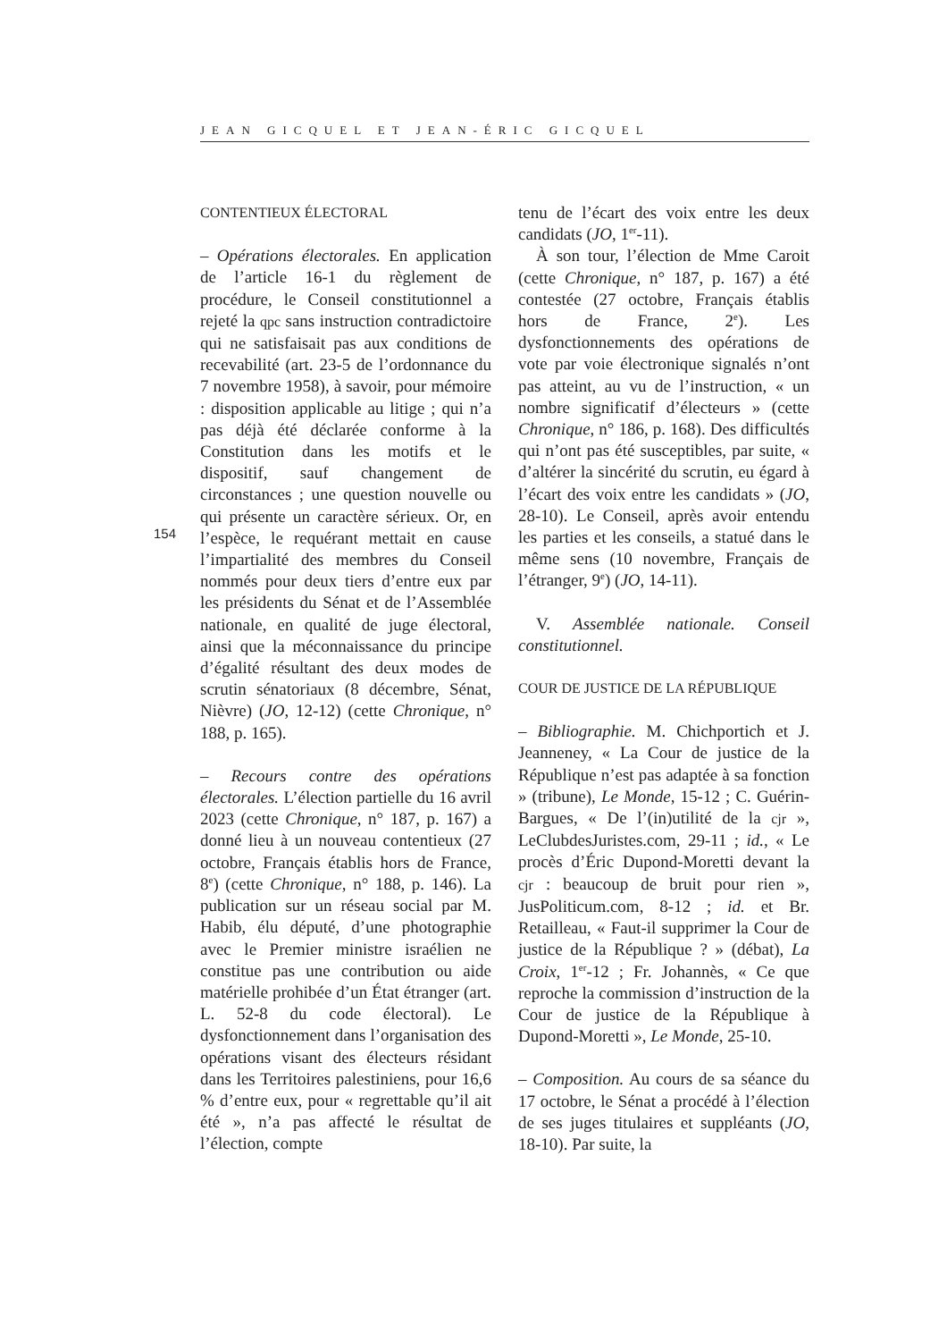JEAN GICQUEL ET JEAN-ÉRIC GICQUEL
154
CONTENTIEUX ÉLECTORAL
– Opérations électorales. En application de l’article 16-1 du règlement de procédure, le Conseil constitutionnel a rejeté la qpc sans instruction contradictoire qui ne satisfaisait pas aux conditions de recevabilité (art. 23-5 de l’ordonnance du 7 novembre 1958), à savoir, pour mémoire : disposition applicable au litige ; qui n’a pas déjà été déclarée conforme à la Constitution dans les motifs et le dispositif, sauf changement de circonstances ; une question nouvelle ou qui présente un caractère sérieux. Or, en l’espèce, le requérant mettait en cause l’impartialité des membres du Conseil nommés pour deux tiers d’entre eux par les présidents du Sénat et de l’Assemblée nationale, en qualité de juge électoral, ainsi que la méconnaissance du principe d’égalité résultant des deux modes de scrutin sénatoriaux (8 décembre, Sénat, Nièvre) (JO, 12-12) (cette Chronique, n° 188, p. 165).
– Recours contre des opérations électorales. L’élection partielle du 16 avril 2023 (cette Chronique, n° 187, p. 167) a donné lieu à un nouveau contentieux (27 octobre, Français établis hors de France, 8<sup>e</sup>) (cette Chronique, n° 188, p. 146). La publication sur un réseau social par M. Habib, élu député, d’une photographie avec le Premier ministre israélien ne constitue pas une contribution ou aide matérielle prohibée d’un État étranger (art. L. 52-8 du code électoral). Le dysfonctionnement dans l’organisation des opérations visant des électeurs résidant dans les Territoires palestiniens, pour 16,6 % d’entre eux, pour « regrettable qu’il ait été », n’a pas affecté le résultat de l’élection, compte
tenu de l’écart des voix entre les deux candidats (JO, 1<sup>er</sup>-11).
À son tour, l’élection de Mme Caroit (cette Chronique, n° 187, p. 167) a été contestée (27 octobre, Français établis hors de France, 2<sup>e</sup>). Les dysfonctionnements des opérations de vote par voie électronique signalés n’ont pas atteint, au vu de l’instruction, « un nombre significatif d’électeurs » (cette Chronique, n° 186, p. 168). Des difficultés qui n’ont pas été susceptibles, par suite, « d’altérer la sincérité du scrutin, eu égard à l’écart des voix entre les candidats » (JO, 28-10). Le Conseil, après avoir entendu les parties et les conseils, a statué dans le même sens (10 novembre, Français de l’étranger, 9<sup>e</sup>) (JO, 14-11).
V. Assemblée nationale. Conseil constitutionnel.
COUR DE JUSTICE DE LA RÉPUBLIQUE
– Bibliographie. M. Chichportich et J. Jeanneney, « La Cour de justice de la République n’est pas adaptée à sa fonction » (tribune), Le Monde, 15-12 ; C. Guérin-Bargues, « De l’(in)utilité de la cjr », LeClubdesJuristes.com, 29-11 ; id., « Le procès d’Éric Dupond-Moretti devant la cjr : beaucoup de bruit pour rien », JusPoliticum.com, 8-12 ; id. et Br. Retailleau, « Faut-il supprimer la Cour de justice de la République ? » (débat), La Croix, 1<sup>er</sup>-12 ; Fr. Johannès, « Ce que reproche la commission d’instruction de la Cour de justice de la République à Dupond-Moretti », Le Monde, 25-10.
– Composition. Au cours de sa séance du 17 octobre, le Sénat a procédé à l’élection de ses juges titulaires et suppléants (JO, 18-10). Par suite, la